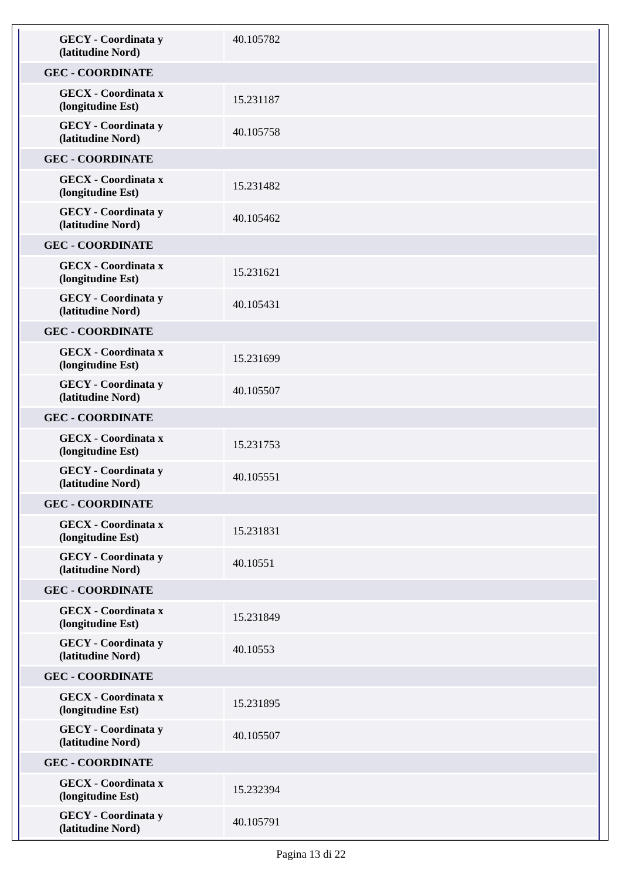| GECY - Coordinata y (latitudine Nord) | 40.105782 |
| GEC - COORDINATE | |
| GECX - Coordinata x (longitudine Est) | 15.231187 |
| GECY - Coordinata y (latitudine Nord) | 40.105758 |
| GEC - COORDINATE | |
| GECX - Coordinata x (longitudine Est) | 15.231482 |
| GECY - Coordinata y (latitudine Nord) | 40.105462 |
| GEC - COORDINATE | |
| GECX - Coordinata x (longitudine Est) | 15.231621 |
| GECY - Coordinata y (latitudine Nord) | 40.105431 |
| GEC - COORDINATE | |
| GECX - Coordinata x (longitudine Est) | 15.231699 |
| GECY - Coordinata y (latitudine Nord) | 40.105507 |
| GEC - COORDINATE | |
| GECX - Coordinata x (longitudine Est) | 15.231753 |
| GECY - Coordinata y (latitudine Nord) | 40.105551 |
| GEC - COORDINATE | |
| GECX - Coordinata x (longitudine Est) | 15.231831 |
| GECY - Coordinata y (latitudine Nord) | 40.10551 |
| GEC - COORDINATE | |
| GECX - Coordinata x (longitudine Est) | 15.231849 |
| GECY - Coordinata y (latitudine Nord) | 40.10553 |
| GEC - COORDINATE | |
| GECX - Coordinata x (longitudine Est) | 15.231895 |
| GECY - Coordinata y (latitudine Nord) | 40.105507 |
| GEC - COORDINATE | |
| GECX - Coordinata x (longitudine Est) | 15.232394 |
| GECY - Coordinata y (latitudine Nord) | 40.105791 |
Pagina 13 di 22